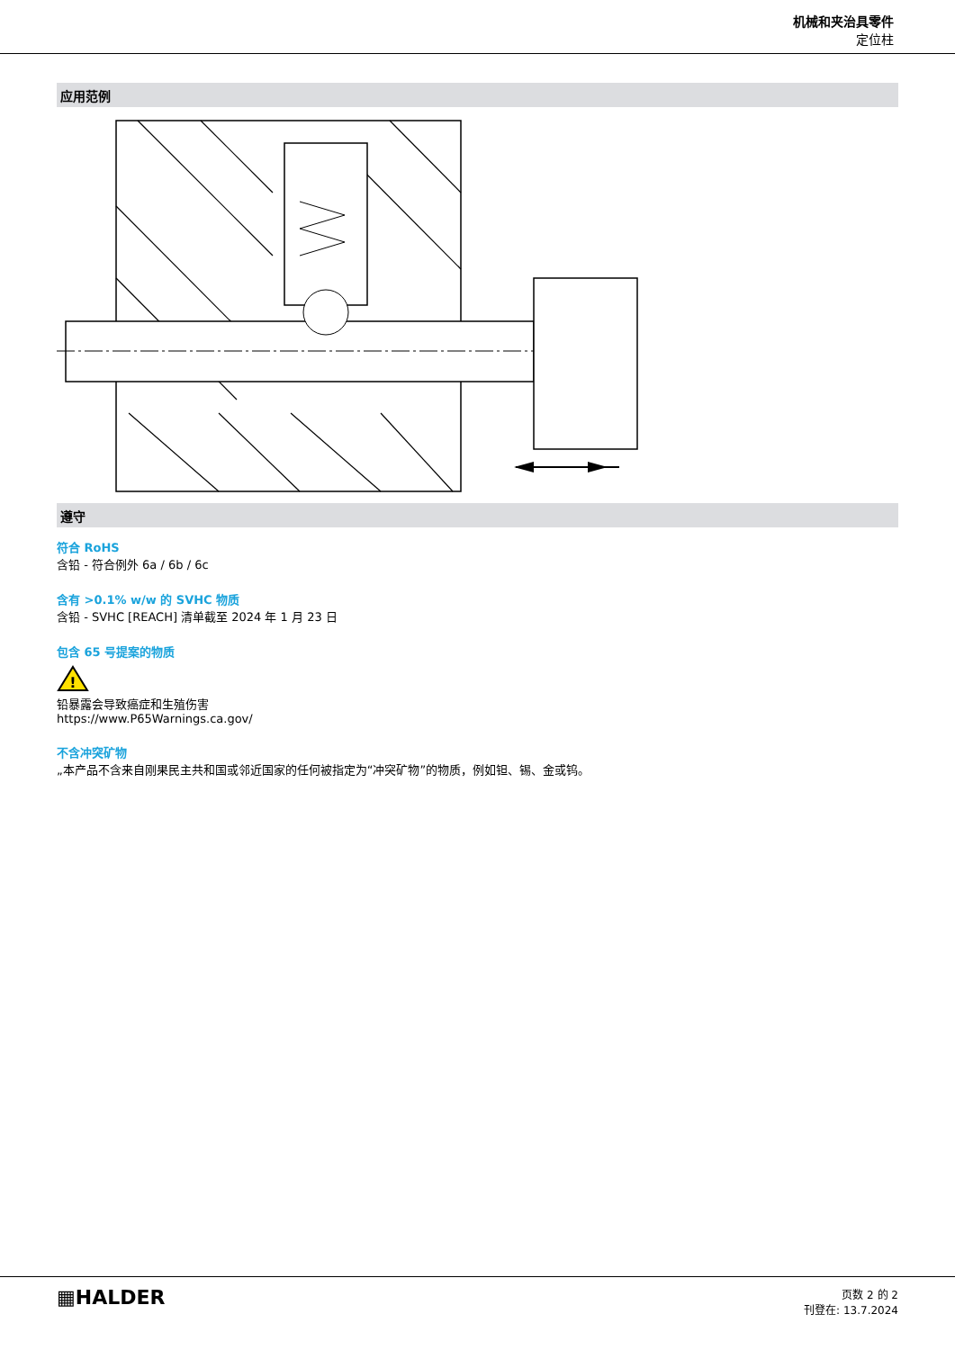机械和夹治具零件
定位柱
应用范例
遵守
符合 RoHS
含铅 - 符合例外 6a / 6b / 6c
含有 >0.1% w/w 的 SVHC 物质
含铅 - SVHC [REACH] 清单截至 2024 年 1 月 23 日
包含 65 号提案的物质
!
铅暴露会导致癌症和生殖伤害
https://www.P65Warnings.ca.gov/
不含冲突矿物
„本产品不含来自刚果民主共和国或邻近国家的任何被指定为“冲突矿物”的物质，例如钽、锡、金或钨。
▦HALDER
页数 2 的 2
刊登在: 13.7.2024